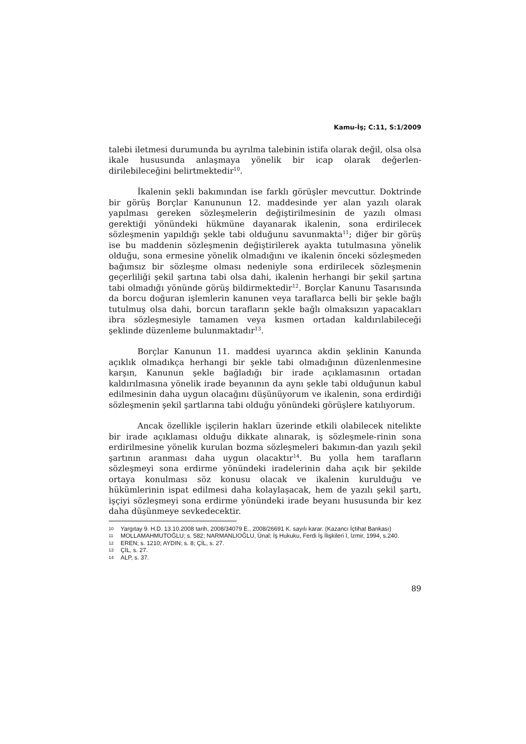Kamu-İş; C:11, S:1/2009
talebi iletmesi durumunda bu ayrılma talebinin istifa olarak değil, olsa olsa ikale hususunda anlaşmaya yönelik bir icap olarak değerlen-dirilebileceğini belirtmektedir<sup>10</sup>.
İkalenin şekli bakımından ise farklı görüşler mevcuttur. Doktrinde bir görüş Borçlar Kanununun 12. maddesinde yer alan yazılı olarak yapılması gereken sözleşmelerin değiştirilmesinin de yazılı olması gerektiği yönündeki hükmüne dayanarak ikalenin, sona erdirilecek sözleşmenin yapıldığı şekle tabi olduğunu savunmakta<sup>11</sup>; diğer bir görüş ise bu maddenin sözleşmenin değiştirilerek ayakta tutulmasına yönelik olduğu, sona ermesine yönelik olmadığını ve ikalenin önceki sözleşmeden bağımsız bir sözleşme olması nedeniyle sona erdirilecek sözleşmenin geçerliliği şekil şartına tabi olsa dahi, ikalenin herhangi bir şekil şartına tabi olmadığı yönünde görüş bildirmektedir<sup>12</sup>. Borçlar Kanunu Tasarısında da borcu doğuran işlemlerin kanunen veya taraflarca belli bir şekle bağlı tutulmuş olsa dahi, borcun tarafların şekle bağlı olmaksızın yapacakları ibra sözleşmesiyle tamamen veya kısmen ortadan kaldırılabileceği şeklinde düzenleme bulunmaktadır<sup>13</sup>.
Borçlar Kanunun 11. maddesi uyarınca akdin şeklinin Kanunda açıklık olmadıkça herhangi bir şekle tabi olmadığının düzenlenmesine karşın, Kanunun şekle bağladığı bir irade açıklamasının ortadan kaldırılmasına yönelik irade beyanının da aynı şekle tabi olduğunun kabul edilmesinin daha uygun olacağını düşünüyorum ve ikalenin, sona erdirdiği sözleşmenin şekil şartlarına tabi olduğu yönündeki görüşlere katılıyorum.
Ancak özellikle işçilerin hakları üzerinde etkili olabilecek nitelikte bir irade açıklaması olduğu dikkate alınarak, iş sözleşmele-rinin sona erdirilmesine yönelik kurulan bozma sözleşmeleri bakımın-dan yazılı şekil şartının aranması daha uygun olacaktır<sup>14</sup>. Bu yolla hem tarafların sözleşmeyi sona erdirme yönündeki iradelerinin daha açık bir şekilde ortaya konulması söz konusu olacak ve ikalenin kurulduğu ve hükümlerinin ispat edilmesi daha kolaylaşacak, hem de yazılı şekil şartı, işçiyi sözleşmeyi sona erdirme yönündeki irade beyanı hususunda bir kez daha düşünmeye sevkedecektir.
10 Yargıtay 9. H.D. 13.10.2008 tarih, 2008/34079 E., 2008/26691 K. sayılı karar. (Kazancı İçtihat Bankası)
11 MOLLAMAHMUTOĞLU; s. 582; NARMANLIOĞLU, Ünal; İş Hukuku, Ferdi İş İlişkileri I, İzmir, 1994, s.240.
12 EREN; s. 1210; AYDIN; s. 8; ÇİL, s. 27.
13 ÇİL, s. 27.
14 ALP, s. 37.
89